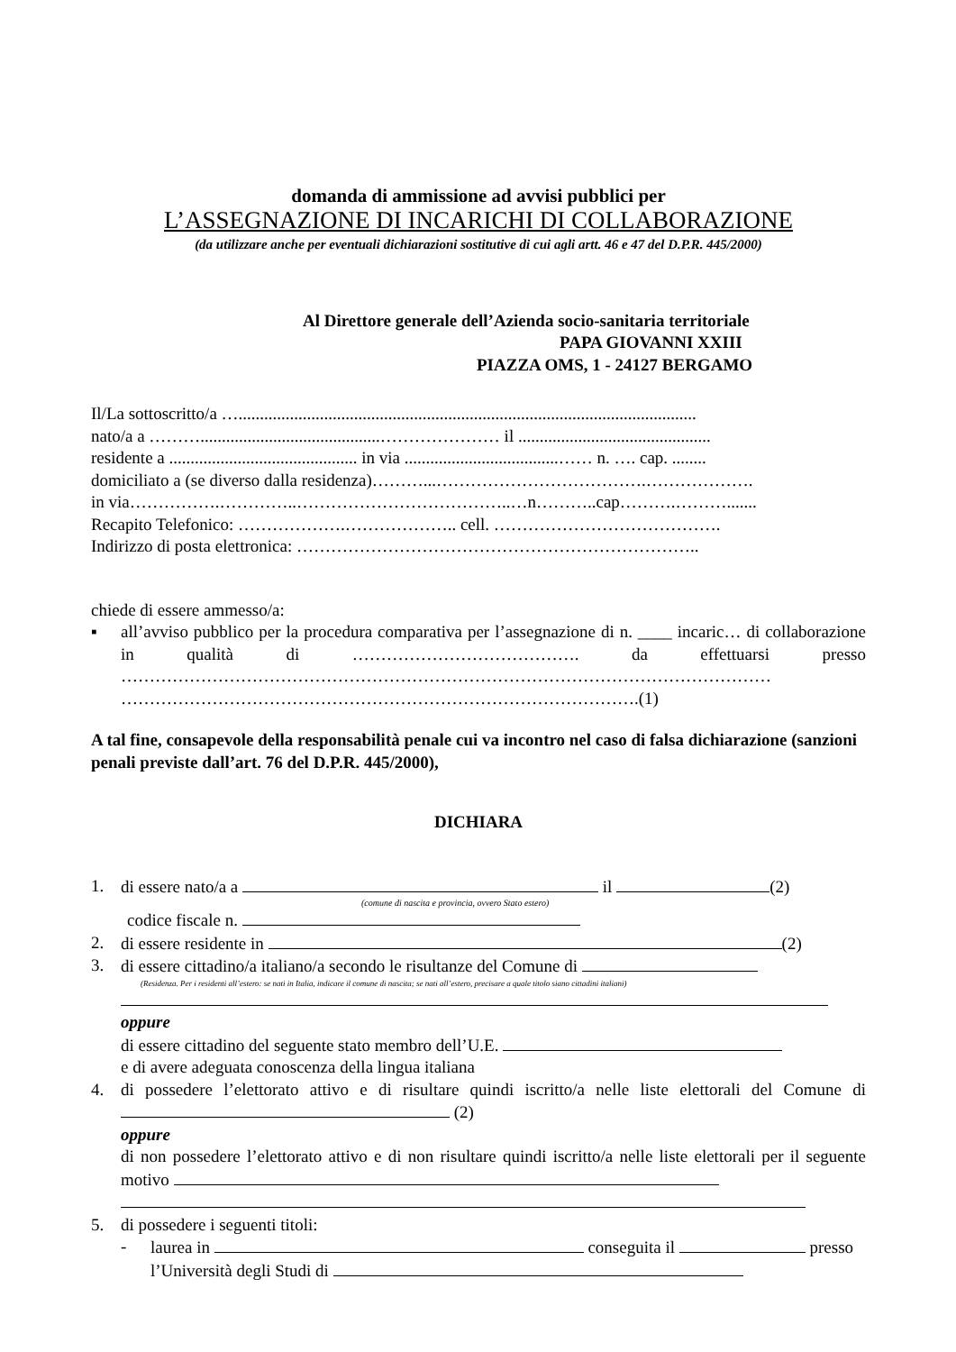domanda di ammissione ad avvisi pubblici per
L’ASSEGNAZIONE DI INCARICHI DI COLLABORAZIONE
(da utilizzare anche per eventuali dichiarazioni sostitutive di cui agli artt. 46 e 47 del D.P.R. 445/2000)
Al Direttore generale dell’Azienda socio-sanitaria territoriale
PAPA GIOVANNI XXIII
PIAZZA OMS, 1 - 24127 BERGAMO
Il/La sottoscritto/a …...........................................................................................................
nato/a a ………..........................................………………… il .............................................
residente a ............................................ in via ....................................…… n. …. cap. ........
domiciliato a (se diverso dalla residenza)………...……………………………….……………….
in via…………….…………..………………………………..…n………..cap……….……….......
Recapito Telefonico: ……………….……………….. cell. ………………………………….
Indirizzo di posta elettronica: ……………………………………………………………..
chiede di essere ammesso/a:
▪ all’avviso pubblico per la procedura comparativa per l’assegnazione di n. ____ incaric… di collaborazione in qualità di …………………………………. da effettuarsi presso …………………………………………………………………………………………………… ……………………………………………………………………………….(1)
A tal fine, consapevole della responsabilità penale cui va incontro nel caso di falsa dichiarazione (sanzioni penali previste dall’art. 76 del D.P.R. 445/2000),
DICHIARA
1. di essere nato/a a il (2)
(comune di nascita e provincia, ovvero Stato estero)
codice fiscale n.
2. di essere residente in (2)
3. di essere cittadino/a italiano/a secondo le risultanze del Comune di
(Residenza. Per i residenti all’estero: se nati in Italia, indicare il comune di nascita; se nati all’estero, precisare a quale titolo siano cittadini italiani)
oppure
di essere cittadino del seguente stato membro dell’U.E.
e di avere adeguata conoscenza della lingua italiana
4. di possedere l’elettorato attivo e di risultare quindi iscritto/a nelle liste elettorali del Comune di (2)
oppure
di non possedere l’elettorato attivo e di non risultare quindi iscritto/a nelle liste elettorali per il seguente motivo
5. di possedere i seguenti titoli:
- laurea in conseguita il presso
l’Università degli Studi di